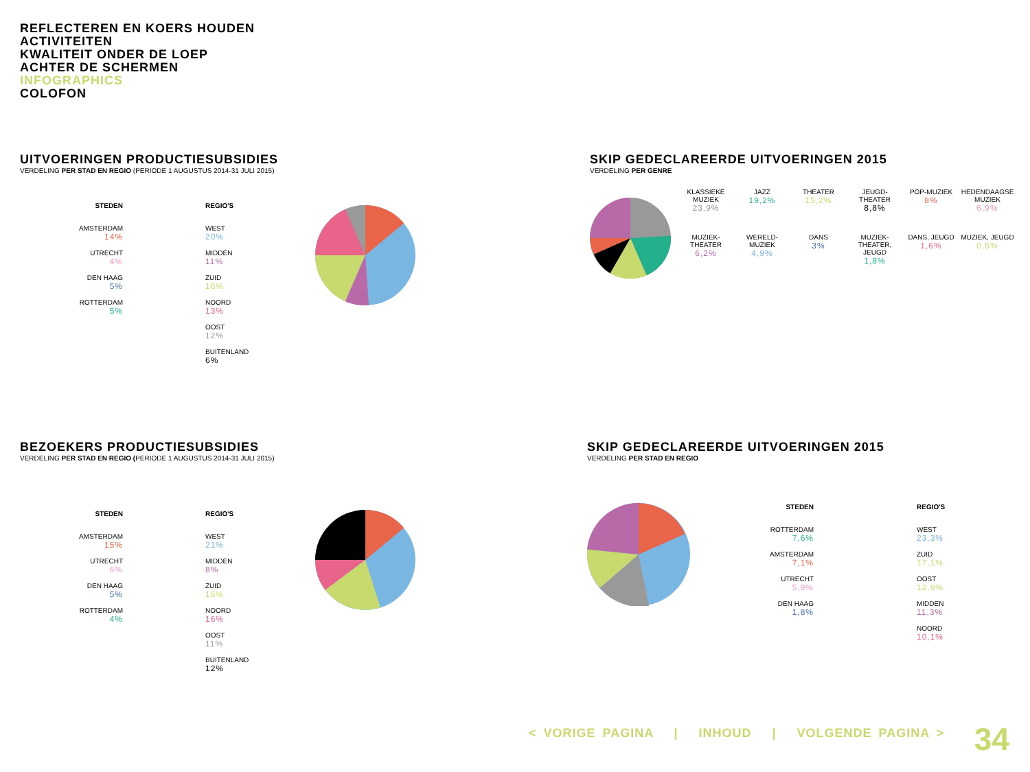REFLECTEREN EN KOERS HOUDEN
ACTIVITEITEN
KWALITEIT ONDER DE LOEP
ACHTER DE SCHERMEN
INFOGRAPHICS
COLOFON
UITVOERINGEN PRODUCTIESUBSIDIES
VERDELING PER STAD EN REGIO (PERIODE 1 AUGUSTUS 2014-31 JULI 2015)
STEDEN
AMSTERDAM
14%
UTRECHT
4%
DEN HAAG
5%
ROTTERDAM
5%
REGIO'S
WEST
20%
MIDDEN
11%
ZUID
16%
NOORD
13%
OOST
12%
BUITENLAND
6%
SKIP GEDECLAREERDE UITVOERINGEN 2015
VERDELING PER GENRE
KLASSIEKE MUZIEK
23,9%
JAZZ
19,2%
THEATER
15,2%
JEUGD-THEATER
8,8%
POP-MUZIEK
8%
HEDENDAAGSE MUZIEK
6,9%
MUZIEK-THEATER
6,2%
WERELD-MUZIEK
4,9%
DANS
3%
MUZIEK-THEATER, JEUGD
1,8%
DANS, JEUGD
1,6%
MUZIEK, JEUGD
0,5%
BEZOEKERS PRODUCTIESUBSIDIES
VERDELING PER STAD EN REGIO (PERIODE 1 AUGUSTUS 2014-31 JULI 2015)
STEDEN
AMSTERDAM
15%
UTRECHT
6%
DEN HAAG
5%
ROTTERDAM
4%
REGIO'S
WEST
21%
MIDDEN
8%
ZUID
16%
NOORD
16%
OOST
11%
BUITENLAND
12%
SKIP GEDECLAREERDE UITVOERINGEN 2015
VERDELING PER STAD EN REGIO
STEDEN
ROTTERDAM
7,6%
AMSTERDAM
7,1%
UTRECHT
5,9%
DEN HAAG
1,8%
REGIO'S
WEST
23,3%
ZUID
17,1%
OOST
12,9%
MIDDEN
11,3%
NOORD
10,1%
< VORIGE PAGINA | INHOUD | VOLGENDE PAGINA >
34